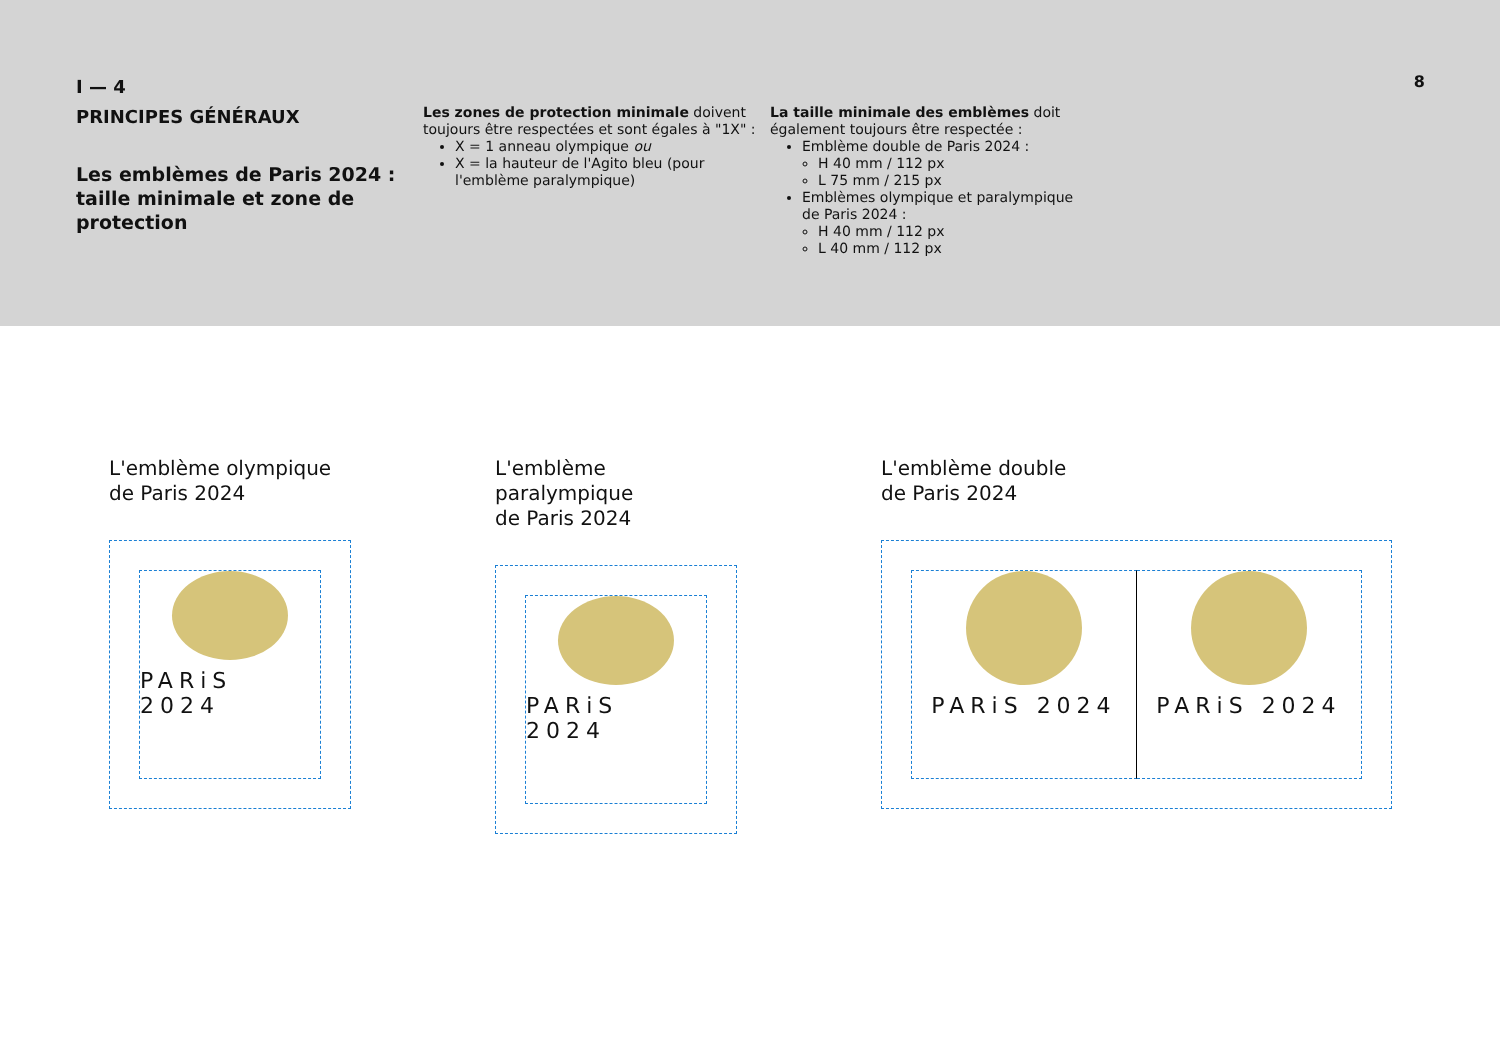I — 4
PRINCIPES GÉNÉRAUX
Les emblèmes de Paris 2024 : taille minimale et zone de protection
Les zones de protection minimale doivent toujours être respectées et sont égales à "1X" :
X = 1 anneau olympique ou
X = la hauteur de l'Agito bleu (pour l'emblème paralympique)
La taille minimale des emblèmes doit également toujours être respectée :
Emblème double de Paris 2024 :
H 40 mm / 112 px
L 75 mm / 215 px
Emblèmes olympique et paralympique de Paris 2024 :
H 40 mm / 112 px
L 40 mm / 112 px
8
L'emblème olympique
de Paris 2024
PARiS 2024
L'emblème paralympique
de Paris 2024
PARiS 2024
L'emblème double
de Paris 2024
PARiS 2024 PARiS 2024